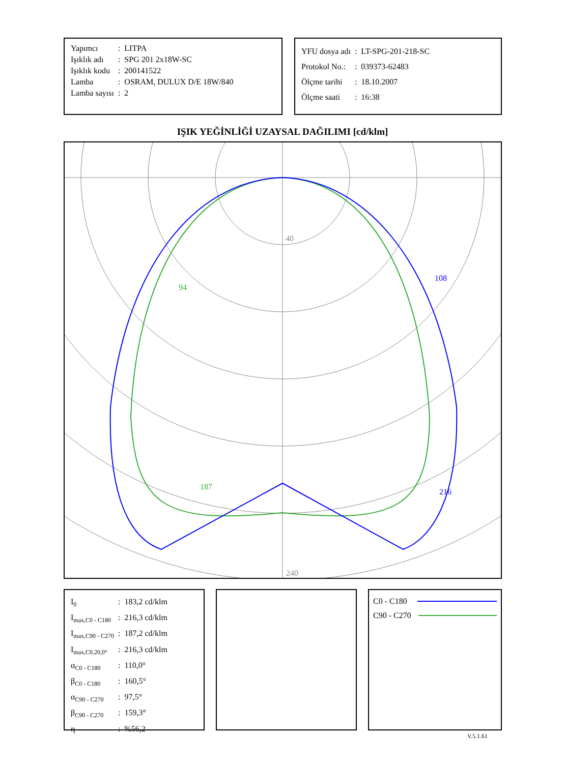| Yapımcı | : | LITPA |
| Işıklık adı | : | SPG 201 2x18W-SC |
| Işıklık kodu | : | 200141522 |
| Lamba | : | OSRAM, DULUX D/E 18W/840 |
| Lamba sayısı | : | 2 |
| YFU dosya adı | : | LT-SPG-201-218-SC |
| Protokol No.: | : | 039373-62483 |
| Ölçme tarihi | : | 18.10.2007 |
| Ölçme saati | : | 16:38 |
IŞIK YEĞİNLİĞİ UZAYSAL DAĞILIMI [cd/klm]
40
240
94
108
187
216
| I<sub>0</sub> | : | 183,2 cd/klm |
| I<sub>max,C0 - C180</sub> | : | 216,3 cd/klm |
| I<sub>max,C90 - C270</sub> | : | 187,2 cd/klm |
| I<sub>max,C0,20,0°</sub> | : | 216,3 cd/klm |
| α<sub>C0 - C180</sub> | : | 110,0° |
| β<sub>C0 - C180</sub> | : | 160,5° |
| α<sub>C90 - C270</sub> | : | 97,5° |
| β<sub>C90 - C270</sub> | : | 159,3° |
| η | : | %56,2 |
C0 - C180
C90 - C270
V.5.1.61